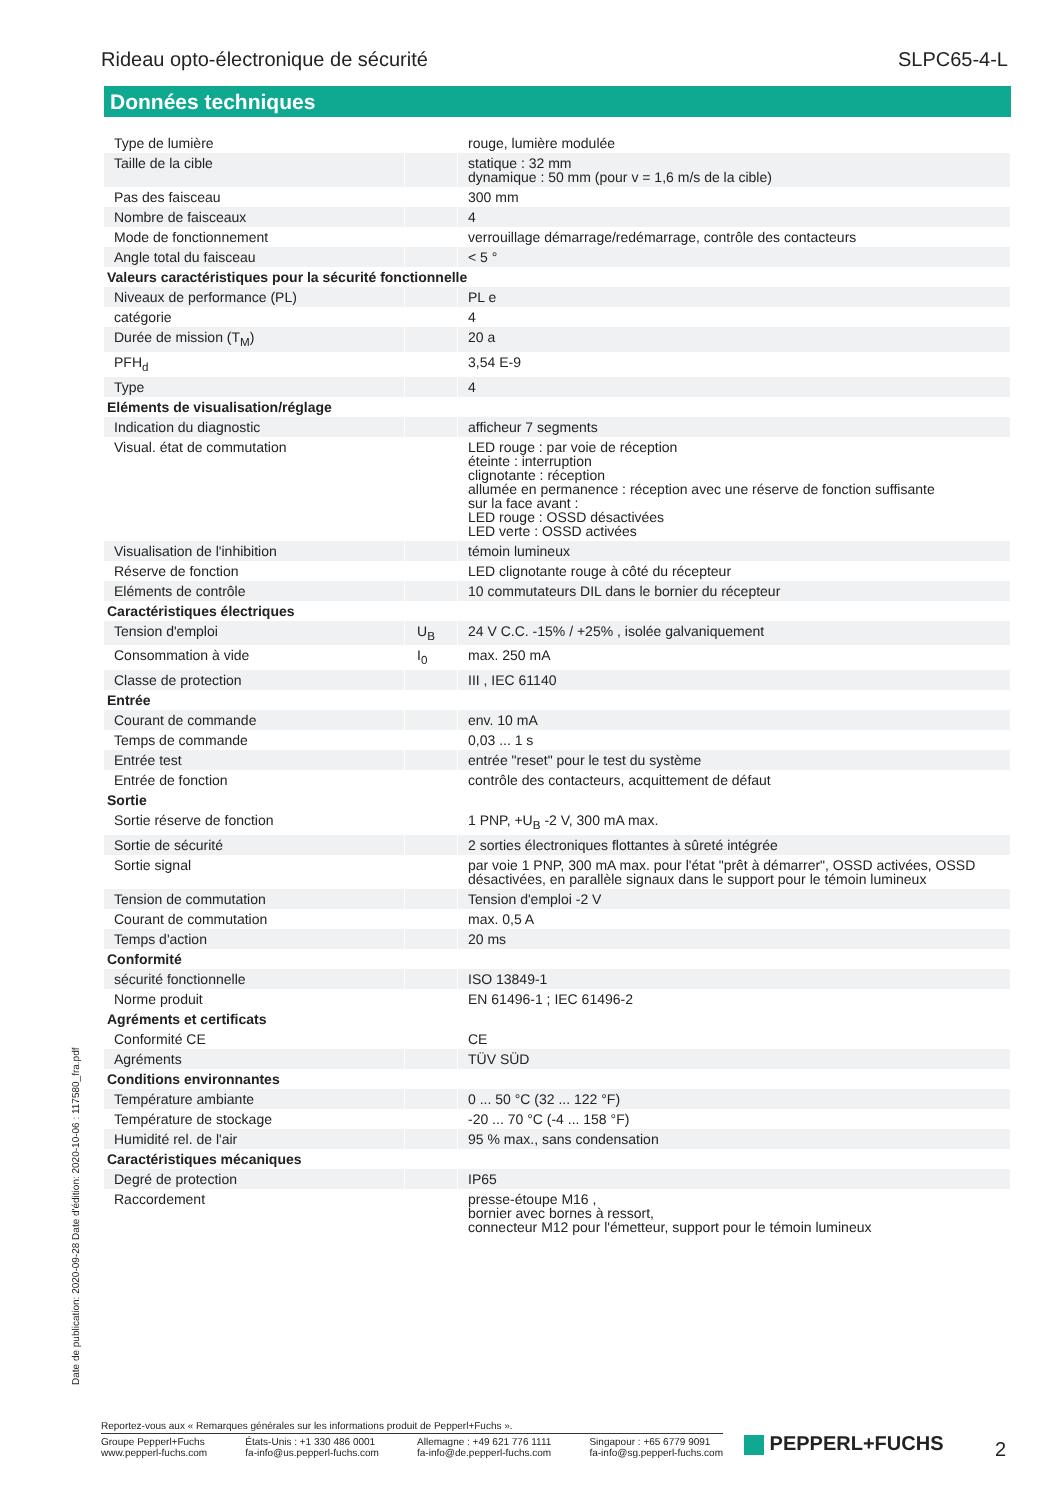Rideau opto-électronique de sécurité SLPC65-4-L
Données techniques
| Type de lumière | | rouge, lumière modulée |
| Taille de la cible | | statique : 32 mm dynamique : 50 mm (pour v = 1,6 m/s de la cible) |
| Pas des faisceau | | 300 mm |
| Nombre de faisceaux | | 4 |
| Mode de fonctionnement | | verrouillage démarrage/redémarrage, contrôle des contacteurs |
| Angle total du faisceau | | < 5 ° |
| Valeurs caractéristiques pour la sécurité fonctionnelle | | |
| Niveaux de performance (PL) | | PL e |
| catégorie | | 4 |
| Durée de mission (T<sub>M</sub>) | | 20 a |
| PFH<sub>d</sub> | | 3,54 E-9 |
| Type | | 4 |
| Eléments de visualisation/réglage | | |
| Indication du diagnostic | | afficheur 7 segments |
| Visual. état de commutation | | LED rouge : par voie de réception éteinte : interruption clignotante : réception allumée en permanence : réception avec une réserve de fonction suffisante sur la face avant : LED rouge : OSSD désactivées LED verte : OSSD activées |
| Visualisation de l'inhibition | | témoin lumineux |
| Réserve de fonction | | LED clignotante rouge à côté du récepteur |
| Eléments de contrôle | | 10 commutateurs DIL dans le bornier du récepteur |
| Caractéristiques électriques | | |
| Tension d'emploi | U<sub>B</sub> | 24 V C.C. -15% / +25% , isolée galvaniquement |
| Consommation à vide | I<sub>0</sub> | max. 250 mA |
| Classe de protection | | III , IEC 61140 |
| Entrée | | |
| Courant de commande | | env. 10 mA |
| Temps de commande | | 0,03 ... 1 s |
| Entrée test | | entrée "reset" pour le test du système |
| Entrée de fonction | | contrôle des contacteurs, acquittement de défaut |
| Sortie | | |
| Sortie réserve de fonction | | 1 PNP, +U<sub>B</sub> -2 V, 300 mA max. |
| Sortie de sécurité | | 2 sorties électroniques flottantes à sûreté intégrée |
| Sortie signal | | par voie 1 PNP, 300 mA max. pour l'état "prêt à démarrer", OSSD activées, OSSD désactivées, en parallèle signaux dans le support pour le témoin lumineux |
| Tension de commutation | | Tension d'emploi -2 V |
| Courant de commutation | | max. 0,5 A |
| Temps d'action | | 20 ms |
| Conformité | | |
| sécurité fonctionnelle | | ISO 13849-1 |
| Norme produit | | EN 61496-1 ; IEC 61496-2 |
| Agréments et certificats | | |
| Conformité CE | | CE |
| Agréments | | TÜV SÜD |
| Conditions environnantes | | |
| Température ambiante | | 0 ... 50 °C (32 ... 122 °F) |
| Température de stockage | | -20 ... 70 °C (-4 ... 158 °F) |
| Humidité rel. de l'air | | 95 % max., sans condensation |
| Caractéristiques mécaniques | | |
| Degré de protection | | IP65 |
| Raccordement | | presse-étoupe M16 , bornier avec bornes à ressort, connecteur M12 pour l'émetteur, support pour le témoin lumineux |
Date de publication: 2020-09-28 Date d'édition: 2020-10-06 : 117580_fra.pdf
Reportez-vous aux « Remarques générales sur les informations produit de Pepperl+Fuchs ».
Groupe Pepperl+Fuchs
www.pepperl-fuchs.com
États-Unis : +1 330 486 0001
fa-info@us.pepperl-fuchs.com
Allemagne : +49 621 776 1111
fa-info@de.pepperl-fuchs.com
Singapour : +65 6779 9091
fa-info@sg.pepperl-fuchs.com
PEPPERL+FUCHS 2